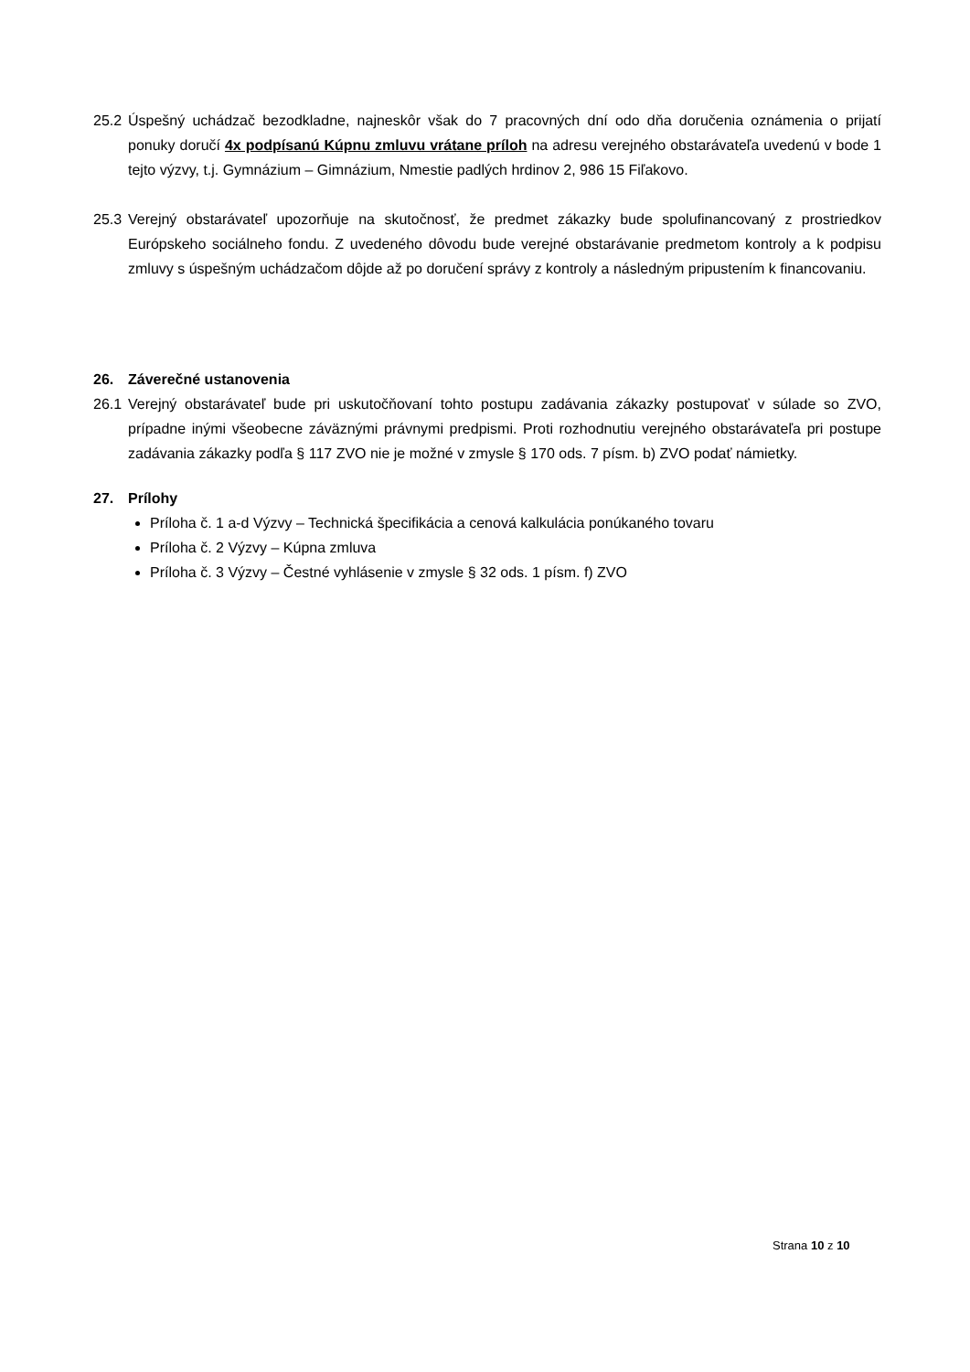25.2
Úspešný uchádzač bezodkladne, najneskôr však do 7 pracovných dní odo dňa doručenia oznámenia o prijatí ponuky doručí 4x podpísanú Kúpnu zmluvu vrátane príloh na adresu verejného obstarávateľa uvedenú v bode 1 tejto výzvy, t.j. Gymnázium – Gimnázium, Nmestie padlých hrdinov 2, 986 15 Fiľakovo.
25.3
Verejný obstarávateľ upozorňuje na skutočnosť, že predmet zákazky bude spolufinancovaný z prostriedkov Európskeho sociálneho fondu. Z uvedeného dôvodu bude verejné obstarávanie predmetom kontroly a k podpisu zmluvy s úspešným uchádzačom dôjde až po doručení správy z kontroly a následným pripustením k financovaniu.
26. Záverečné ustanovenia
26.1
Verejný obstarávateľ bude pri uskutočňovaní tohto postupu zadávania zákazky postupovať v súlade so ZVO, prípadne inými všeobecne záväznými právnymi predpismi. Proti rozhodnutiu verejného obstarávateľa pri postupe zadávania zákazky podľa § 117 ZVO nie je možné v zmysle § 170 ods. 7 písm. b) ZVO podať námietky.
27. Prílohy
Príloha č. 1 a-d Výzvy – Technická špecifikácia a cenová kalkulácia ponúkaného tovaru
Príloha č. 2 Výzvy – Kúpna zmluva
Príloha č. 3 Výzvy – Čestné vyhlásenie v zmysle § 32 ods. 1 písm. f) ZVO
Strana 10 z 10